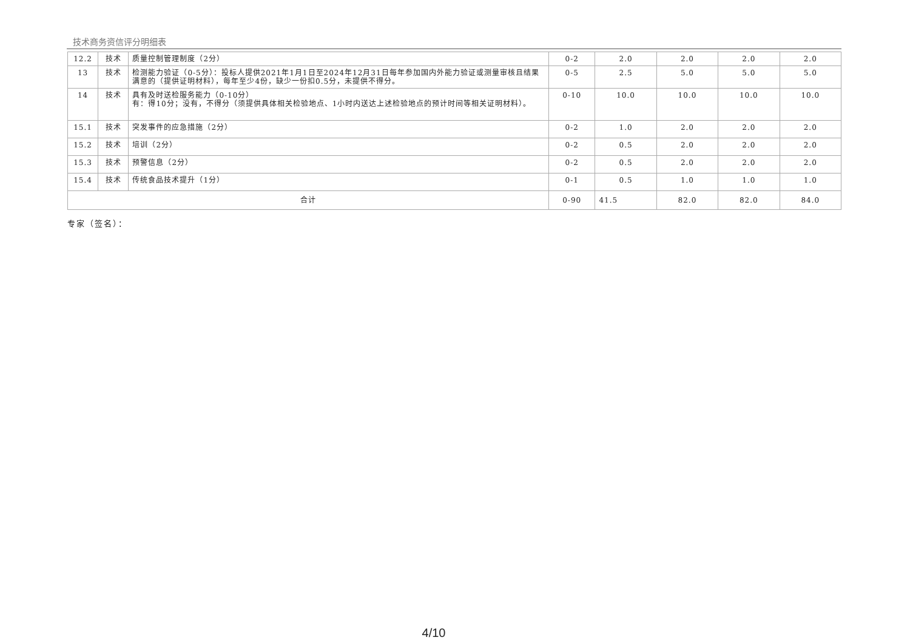技术商务资信评分明细表
| 12.2 | 技术 | 质量控制管理制度（2分） | 0-2 | 2.0 | 2.0 | 2.0 | 2.0 |
| 13 | 技术 | 检测能力验证（0-5分）：投标人提供2021年1月1日至2024年12月31日每年参加国内外能力验证或测量审核且结果满意的（提供证明材料），每年至少4份，缺少一份扣0.5分，未提供不得分。 | 0-5 | 2.5 | 5.0 | 5.0 | 5.0 |
| 14 | 技术 | 具有及时送检服务能力（0-10分） 有：得10分；没有，不得分（须提供具体相关检验地点、1小时内送达上述检验地点的预计时间等相关证明材料）。 | 0-10 | 10.0 | 10.0 | 10.0 | 10.0 |
| 15.1 | 技术 | 突发事件的应急措施（2分） | 0-2 | 1.0 | 2.0 | 2.0 | 2.0 |
| 15.2 | 技术 | 培训（2分） | 0-2 | 0.5 | 2.0 | 2.0 | 2.0 |
| 15.3 | 技术 | 预警信息（2分） | 0-2 | 0.5 | 2.0 | 2.0 | 2.0 |
| 15.4 | 技术 | 传统食品技术提升（1分） | 0-1 | 0.5 | 1.0 | 1.0 | 1.0 |
| 合计 | | | 0-90 | 41.5 | 82.0 | 82.0 | 84.0 |
专家（签名）：
4/10